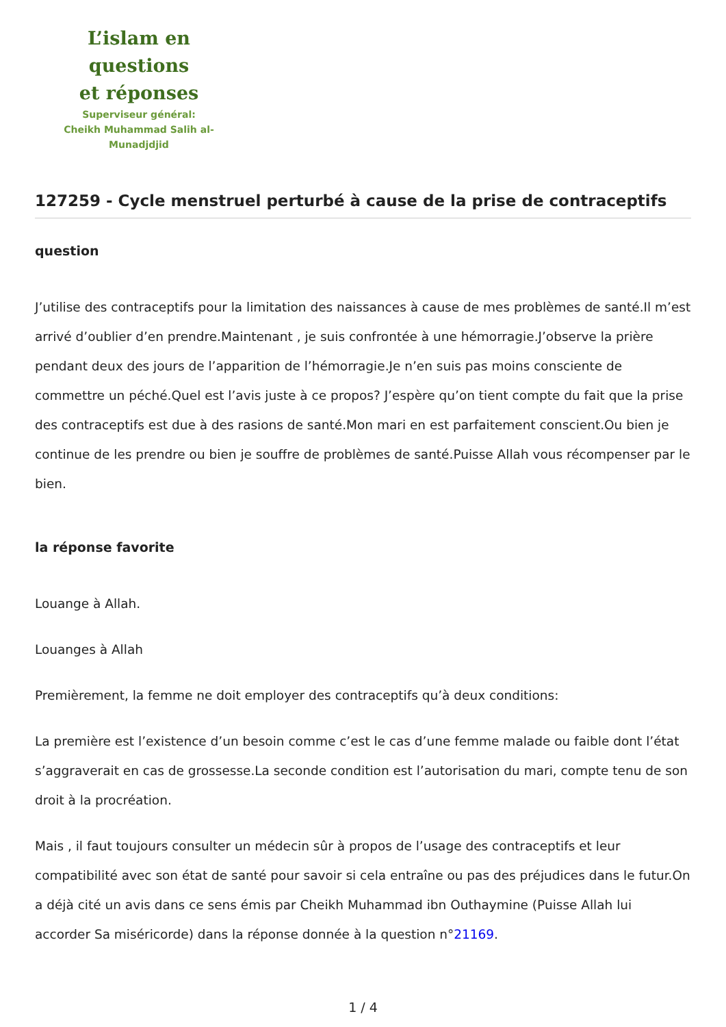L’islam en questions
et réponses
Superviseur général:
Cheikh Muhammad Salih al-Munadjdjid
127259 - Cycle menstruel perturbé à cause de la prise de contraceptifs
question
J’utilise des contraceptifs pour la limitation des naissances à cause de mes problèmes de santé.Il m’est arrivé d’oublier d’en prendre.Maintenant , je suis confrontée à une hémorragie.J’observe la prière pendant deux des jours de l’apparition de l’hémorragie.Je n’en suis pas moins consciente de commettre un péché.Quel est l’avis juste à ce propos? J’espère qu’on tient compte du fait que la prise des contraceptifs est due à des rasions de santé.Mon mari en est parfaitement conscient.Ou bien je continue de les prendre ou bien je souffre de problèmes de santé.Puisse Allah vous récompenser par le bien.
la réponse favorite
Louange à Allah.
Louanges à Allah
Premièrement, la femme ne doit employer des contraceptifs qu’à deux conditions:
La première est l’existence d’un besoin comme c’est le cas d’une femme malade ou faible dont l’état s’aggraverait en cas de grossesse.La seconde condition est l’autorisation du mari, compte tenu de son droit à la procréation.
Mais , il faut toujours consulter un médecin sûr à propos de l’usage des contraceptifs et leur compatibilité avec son état de santé pour savoir si cela entraîne ou pas des préjudices dans le futur.On a déjà cité un avis dans ce sens émis par Cheikh Muhammad ibn Outhaymine (Puisse Allah lui accorder Sa miséricorde) dans la réponse donnée à la question n°21169.
1 / 4